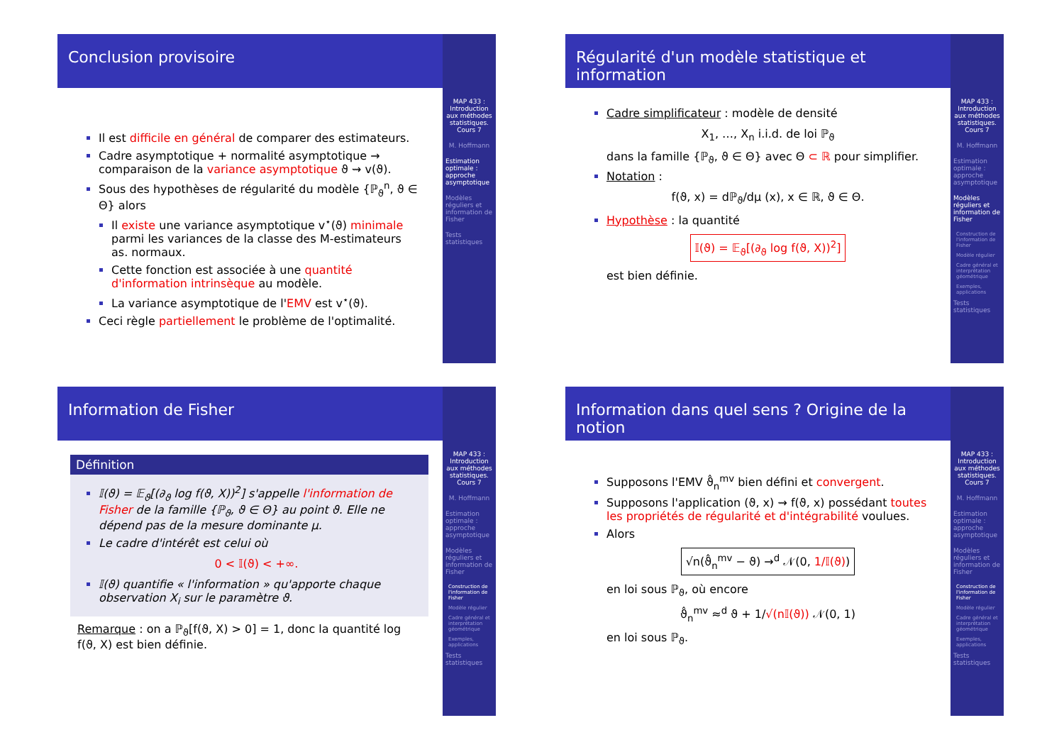Conclusion provisoire
Il est difficile en général de comparer des estimateurs.
Cadre asymptotique + normalité asymptotique → comparaison de la variance asymptotique ϑ ⇝ v(ϑ).
Sous des hypothèses de régularité du modèle {ℙ<sub>ϑ</sub><sup>n</sup>, ϑ ∈ Θ} alors
Il existe une variance asymptotique v<sup>⋆</sup>(ϑ) minimale parmi les variances de la classe des M-estimateurs as. normaux.
Cette fonction est associée à une quantité d'information intrinsèque au modèle.
La variance asymptotique de l'EMV est v<sup>⋆</sup>(ϑ).
Ceci règle partiellement le problème de l'optimalité.
MAP 433 : Introduction aux méthodes statistiques. Cours 7
M. Hoffmann
Estimation optimale : approche asymptotique
Modèles réguliers et information de Fisher
Tests statistiques
Régularité d'un modèle statistique et information
Cadre simplificateur : modèle de densité
X<sub>1</sub>, …, X<sub>n</sub> i.i.d. de loi ℙ<sub>ϑ</sub>
dans la famille {ℙ<sub>ϑ</sub>, ϑ ∈ Θ} avec Θ ⊂ ℝ pour simplifier.
Notation :
f(ϑ, x) = dℙ<sub>ϑ</sub>/dμ (x), x ∈ ℝ, ϑ ∈ Θ.
Hypothèse : la quantité
𝕀(ϑ) = 𝔼<sub>ϑ</sub>[(∂<sub>ϑ</sub> log f(ϑ, X))<sup>2</sup>]
est bien définie.
MAP 433 : Introduction aux méthodes statistiques. Cours 7
M. Hoffmann
Estimation optimale : approche asymptotique
Modèles réguliers et information de Fisher
Construction de l'information de Fisher
Modèle régulier
Cadre général et interprétation géométrique
Exemples, applications
Tests statistiques
Information de Fisher
Définition
𝕀(ϑ) = 𝔼<sub>ϑ</sub>[(∂<sub>ϑ</sub> log f(ϑ, X))<sup>2</sup>] s'appelle l'information de Fisher de la famille {ℙ<sub>ϑ</sub>, ϑ ∈ Θ} au point ϑ. Elle ne dépend pas de la mesure dominante μ.
Le cadre d'intérêt est celui où
0 < 𝕀(ϑ) < +∞.
𝕀(ϑ) quantifie « l'information » qu'apporte chaque observation X<sub>i</sub> sur le paramètre ϑ.
Remarque : on a ℙ<sub>ϑ</sub>[f(ϑ, X) > 0] = 1, donc la quantité log f(ϑ, X) est bien définie.
MAP 433 : Introduction aux méthodes statistiques. Cours 7
M. Hoffmann
Estimation optimale : approche asymptotique
Modèles réguliers et information de Fisher
Construction de l'information de Fisher
Modèle régulier
Cadre général et interprétation géométrique
Exemples, applications
Tests statistiques
Information dans quel sens ? Origine de la notion
Supposons l'EMV ϑ̂<sub>n</sub><sup>mv</sup> bien défini et convergent.
Supposons l'application (ϑ, x) ⇝ f(ϑ, x) possédant toutes les propriétés de régularité et d'intégrabilité voulues.
Alors
√n(ϑ̂<sub>n</sub><sup>mv</sup> − ϑ) →<sup>d</sup> 𝒩(0, 1/𝕀(ϑ))
en loi sous ℙ<sub>ϑ</sub>, où encore
ϑ̂<sub>n</sub><sup>mv</sup> ≈<sup>d</sup> ϑ + 1/√(n𝕀(ϑ)) 𝒩(0, 1)
en loi sous ℙ<sub>ϑ</sub>.
MAP 433 : Introduction aux méthodes statistiques. Cours 7
M. Hoffmann
Estimation optimale : approche asymptotique
Modèles réguliers et information de Fisher
Construction de l'information de Fisher
Modèle régulier
Cadre général et interprétation géométrique
Exemples, applications
Tests statistiques